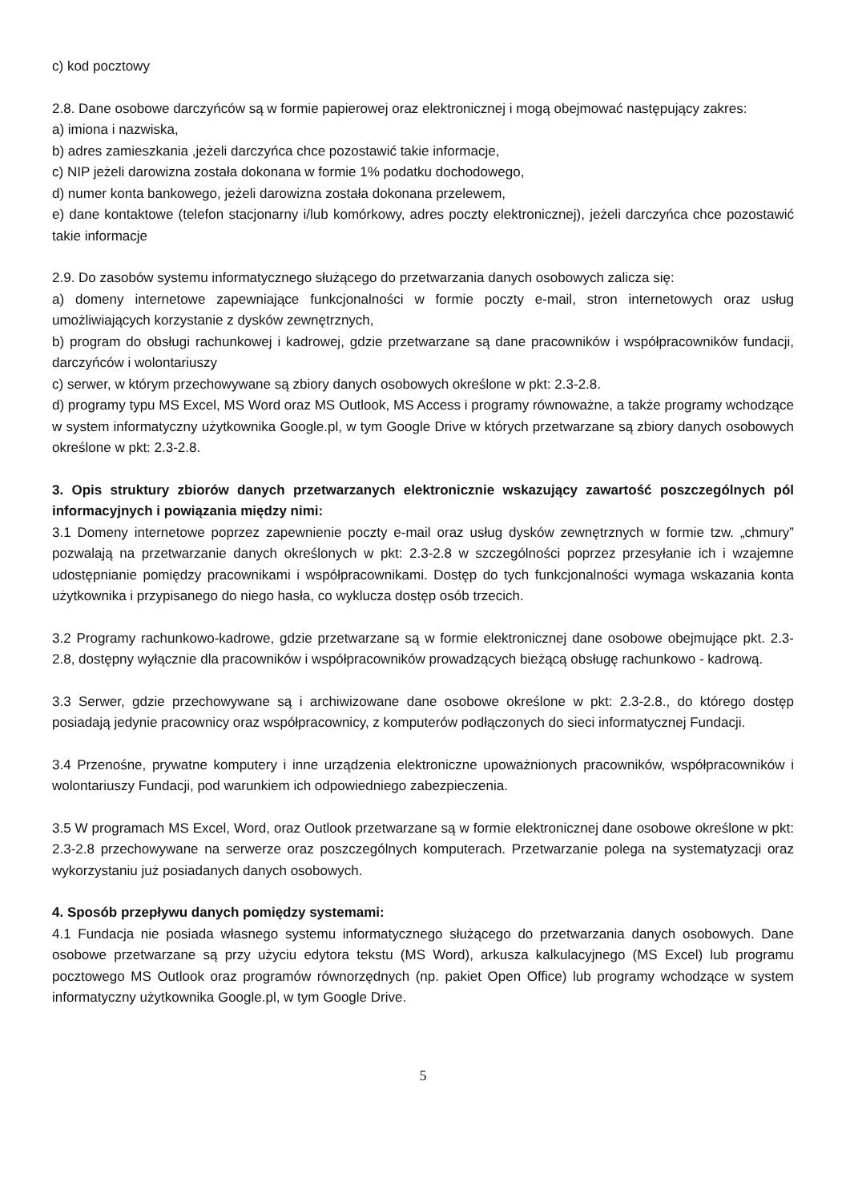c) kod pocztowy
2.8. Dane osobowe darczyńców są w formie papierowej oraz elektronicznej i mogą obejmować następujący zakres:
a) imiona i nazwiska,
b) adres zamieszkania ,jeżeli darczyńca chce pozostawić takie informacje,
c) NIP jeżeli darowizna została dokonana w formie 1% podatku dochodowego,
d) numer konta bankowego, jeżeli darowizna została dokonana przelewem,
e) dane kontaktowe (telefon stacjonarny i/lub komórkowy, adres poczty elektronicznej), jeżeli darczyńca chce pozostawić takie informacje
2.9. Do zasobów systemu informatycznego służącego do przetwarzania danych osobowych zalicza się:
a) domeny internetowe zapewniające funkcjonalności w formie poczty e-mail, stron internetowych oraz usług umożliwiających korzystanie z dysków zewnętrznych,
b) program do obsługi rachunkowej i kadrowej, gdzie przetwarzane są dane pracowników i współpracowników fundacji, darczyńców i wolontariuszy
c) serwer, w którym przechowywane są zbiory danych osobowych określone w pkt: 2.3-2.8.
d) programy typu MS Excel, MS Word oraz MS Outlook, MS Access i programy równoważne, a także programy wchodzące w system informatyczny użytkownika Google.pl, w tym Google Drive w których przetwarzane są zbiory danych osobowych określone w pkt: 2.3-2.8.
3. Opis struktury zbiorów danych przetwarzanych elektronicznie wskazujący zawartość poszczególnych pól informacyjnych i powiązania między nimi:
3.1 Domeny internetowe poprzez zapewnienie poczty e-mail oraz usług dysków zewnętrznych w formie tzw. „chmury” pozwalają na przetwarzanie danych określonych w pkt: 2.3-2.8 w szczególności poprzez przesyłanie ich i wzajemne udostępnianie pomiędzy pracownikami i współpracownikami. Dostęp do tych funkcjonalności wymaga wskazania konta użytkownika i przypisanego do niego hasła, co wyklucza dostęp osób trzecich.
3.2 Programy rachunkowo-kadrowe, gdzie przetwarzane są w formie elektronicznej dane osobowe obejmujące pkt. 2.3-2.8, dostępny wyłącznie dla pracowników i współpracowników prowadzących bieżącą obsługę rachunkowo - kadrową.
3.3 Serwer, gdzie przechowywane są i archiwizowane dane osobowe określone w pkt: 2.3-2.8., do którego dostęp posiadają jedynie pracownicy oraz współpracownicy, z komputerów podłączonych do sieci informatycznej Fundacji.
3.4 Przenośne, prywatne komputery i inne urządzenia elektroniczne upoważnionych pracowników, współpracowników i wolontariuszy Fundacji, pod warunkiem ich odpowiedniego zabezpieczenia.
3.5 W programach MS Excel, Word, oraz Outlook przetwarzane są w formie elektronicznej dane osobowe określone w pkt: 2.3-2.8 przechowywane na serwerze oraz poszczególnych komputerach. Przetwarzanie polega na systematyzacji oraz wykorzystaniu już posiadanych danych osobowych.
4. Sposób przepływu danych pomiędzy systemami:
4.1 Fundacja nie posiada własnego systemu informatycznego służącego do przetwarzania danych osobowych. Dane osobowe przetwarzane są przy użyciu edytora tekstu (MS Word), arkusza kalkulacyjnego (MS Excel) lub programu pocztowego MS Outlook oraz programów równorzędnych (np. pakiet Open Office) lub programy wchodzące w system informatyczny użytkownika Google.pl, w tym Google Drive.
5